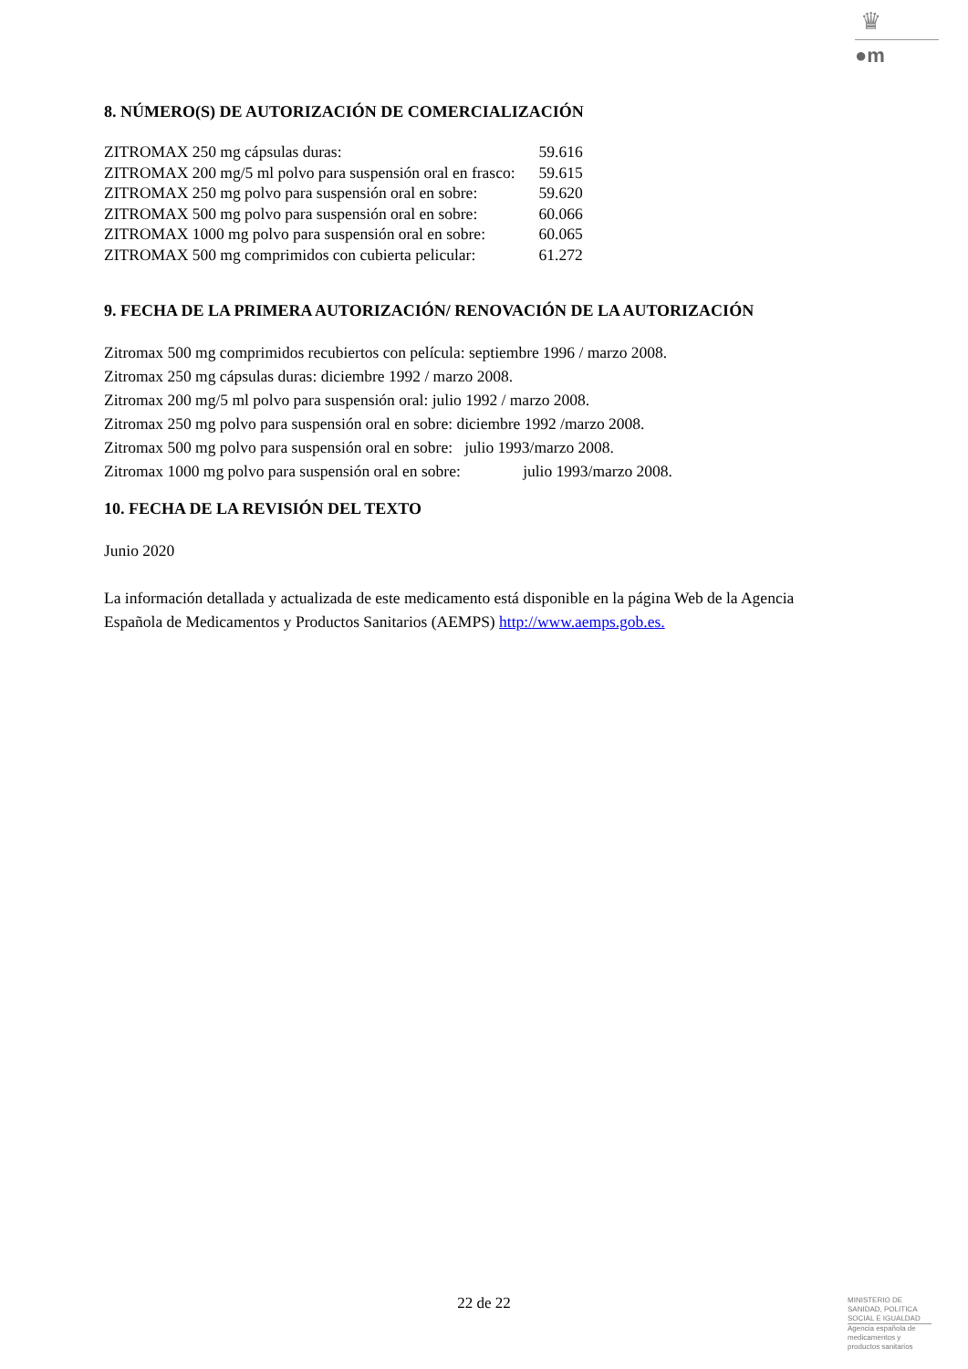♛
●m
8. NÚMERO(S) DE AUTORIZACIÓN DE COMERCIALIZACIÓN
| ZITROMAX 250 mg cápsulas duras: | 59.616 |
| ZITROMAX 200 mg/5 ml polvo para suspensión oral en frasco: | 59.615 |
| ZITROMAX 250 mg polvo para suspensión oral en sobre: | 59.620 |
| ZITROMAX 500 mg polvo para suspensión oral en sobre: | 60.066 |
| ZITROMAX 1000 mg polvo para suspensión oral en sobre: | 60.065 |
| ZITROMAX 500 mg comprimidos con cubierta pelicular: | 61.272 |
9. FECHA DE LA PRIMERA AUTORIZACIÓN/ RENOVACIÓN DE LA AUTORIZACIÓN
Zitromax 500 mg comprimidos recubiertos con película: septiembre 1996 / marzo 2008.
Zitromax 250 mg cápsulas duras: diciembre 1992 / marzo 2008.
Zitromax 200 mg/5 ml polvo para suspensión oral: julio 1992 / marzo 2008.
Zitromax 250 mg polvo para suspensión oral en sobre: diciembre 1992 /marzo 2008.
Zitromax 500 mg polvo para suspensión oral en sobre: julio 1993/marzo 2008.
Zitromax 1000 mg polvo para suspensión oral en sobre: julio 1993/marzo 2008.
10. FECHA DE LA REVISIÓN DEL TEXTO
Junio 2020
La información detallada y actualizada de este medicamento está disponible en la página Web de la Agencia Española de Medicamentos y Productos Sanitarios (AEMPS) http://www.aemps.gob.es.
22 de 22
MINISTERIO DE
SANIDAD, POLITICA
SOCIAL E IGUALDAD
Agencia española de
medicamentos y
productos sanitarios